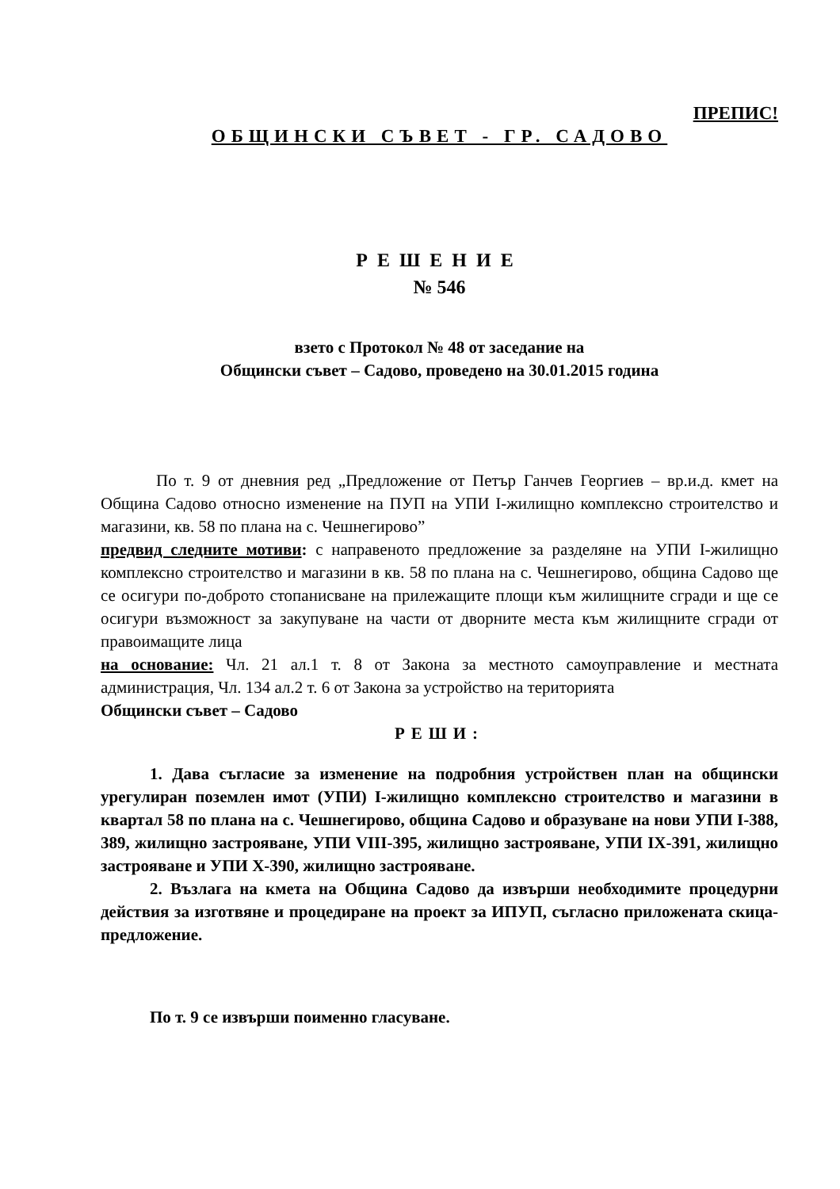ПРЕПИС!
ОБЩИНСКИ СЪВЕТ - ГР. САДОВО
РЕШЕНИЕ
№ 546
взето с Протокол № 48 от заседание на
Общински съвет – Садово, проведено на 30.01.2015 година
По т. 9 от дневния ред „Предложение от Петър Ганчев Георгиев – вр.и.д. кмет на Община Садово относно изменение на ПУП на УПИ І-жилищно комплексно строителство и магазини, кв. 58 по плана на с. Чешнегирово”
предвид следните мотиви: с направеното предложение за разделяне на УПИ І-жилищно комплексно строителство и магазини в кв. 58 по плана на с. Чешнегирово, община Садово ще се осигури по-доброто стопанисване на прилежащите площи към жилищните сгради и ще се осигури възможност за закупуване на части от дворните места към жилищните сгради от правоимащите лица
на основание: Чл. 21 ал.1 т. 8 от Закона за местното самоуправление и местната администрация, Чл. 134 ал.2 т. 6 от Закона за устройство на територията
Общински съвет – Садово
РЕШИ:
1. Дава съгласие за изменение на подробния устройствен план на общински урегулиран поземлен имот (УПИ) І-жилищно комплексно строителство и магазини в квартал 58 по плана на с. Чешнегирово, община Садово и образуване на нови УПИ І-388, 389, жилищно застрояване, УПИ VІІІ-395, жилищно застрояване, УПИ ІХ-391, жилищно застрояване и УПИ Х-390, жилищно застрояване.
2. Възлага на кмета на Община Садово да извърши необходимите процедурни действия за изготвяне и процедиране на проект за ИПУП, съгласно приложената скица-предложение.
По т. 9 се извърши поименно гласуване.